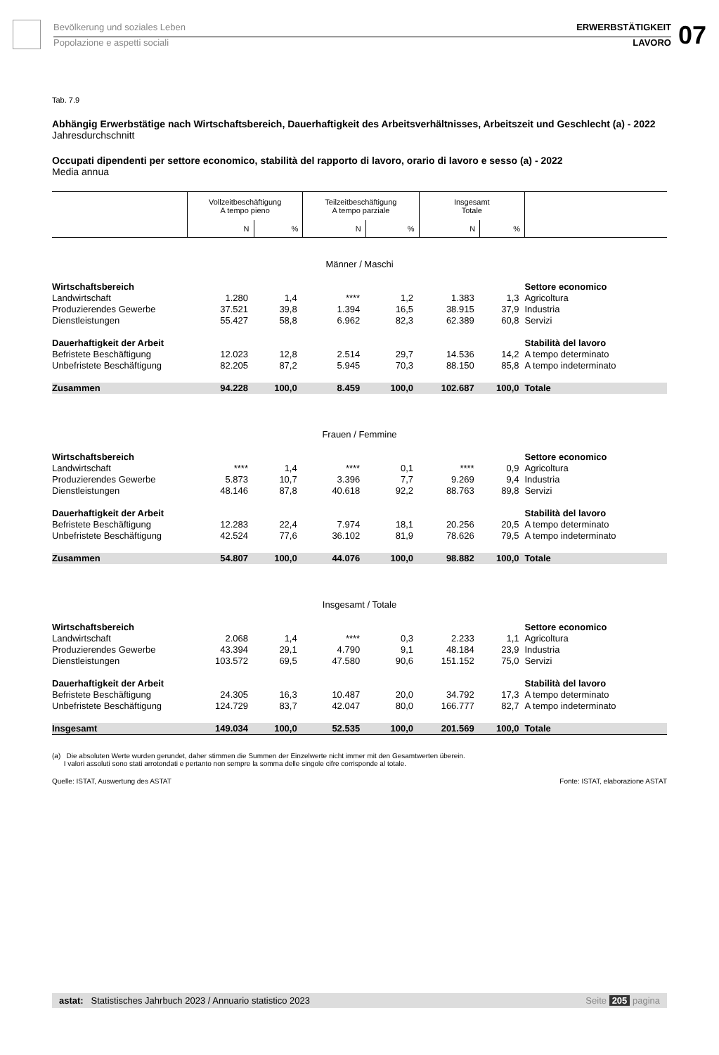Bevölkerung und soziales Leben
Popolazione e aspetti sociali
ERWERBSTÄTIGKEIT
LAVORO
07
Tab. 7.9
Abhängig Erwerbstätige nach Wirtschaftsbereich, Dauerhaftigkeit des Arbeitsverhältnisses, Arbeitszeit und Geschlecht (a) - 2022
Jahresdurchschnitt
Occupati dipendenti per settore economico, stabilità del rapporto di lavoro, orario di lavoro e sesso (a) - 2022
Media annua
| | Vollzeitbeschäftigung A tempo pieno | | Teilzeitbeschäftigung A tempo parziale | | Insgesamt Totale | | |
| --- | --- | --- | --- | --- | --- | --- | --- |
| | N | % | N | % | N | % | |
| Männer / Maschi | | | | | | | |
| Wirtschaftsbereich | | | | | | | Settore economico |
| Landwirtschaft | 1.280 | 1,4 | **** | 1,2 | 1.383 | 1,3 | Agricoltura |
| Produzierendes Gewerbe | 37.521 | 39,8 | 1.394 | 16,5 | 38.915 | 37,9 | Industria |
| Dienstleistungen | 55.427 | 58,8 | 6.962 | 82,3 | 62.389 | 60,8 | Servizi |
| Dauerhaftigkeit der Arbeit | | | | | | | Stabilità del lavoro |
| Befristete Beschäftigung | 12.023 | 12,8 | 2.514 | 29,7 | 14.536 | 14,2 | A tempo determinato |
| Unbefristete Beschäftigung | 82.205 | 87,2 | 5.945 | 70,3 | 88.150 | 85,8 | A tempo indeterminato |
| Zusammen | 94.228 | 100,0 | 8.459 | 100,0 | 102.687 | 100,0 | Totale |
| Frauen / Femmine | | | | | | | |
| Wirtschaftsbereich | | | | | | | Settore economico |
| Landwirtschaft | **** | 1,4 | **** | 0,1 | **** | 0,9 | Agricoltura |
| Produzierendes Gewerbe | 5.873 | 10,7 | 3.396 | 7,7 | 9.269 | 9,4 | Industria |
| Dienstleistungen | 48.146 | 87,8 | 40.618 | 92,2 | 88.763 | 89,8 | Servizi |
| Dauerhaftigkeit der Arbeit | | | | | | | Stabilità del lavoro |
| Befristete Beschäftigung | 12.283 | 22,4 | 7.974 | 18,1 | 20.256 | 20,5 | A tempo determinato |
| Unbefristete Beschäftigung | 42.524 | 77,6 | 36.102 | 81,9 | 78.626 | 79,5 | A tempo indeterminato |
| Zusammen | 54.807 | 100,0 | 44.076 | 100,0 | 98.882 | 100,0 | Totale |
| Insgesamt / Totale | | | | | | | |
| Wirtschaftsbereich | | | | | | | Settore economico |
| Landwirtschaft | 2.068 | 1,4 | **** | 0,3 | 2.233 | 1,1 | Agricoltura |
| Produzierendes Gewerbe | 43.394 | 29,1 | 4.790 | 9,1 | 48.184 | 23,9 | Industria |
| Dienstleistungen | 103.572 | 69,5 | 47.580 | 90,6 | 151.152 | 75,0 | Servizi |
| Dauerhaftigkeit der Arbeit | | | | | | | Stabilità del lavoro |
| Befristete Beschäftigung | 24.305 | 16,3 | 10.487 | 20,0 | 34.792 | 17,3 | A tempo determinato |
| Unbefristete Beschäftigung | 124.729 | 83,7 | 42.047 | 80,0 | 166.777 | 82,7 | A tempo indeterminato |
| Insgesamt | 149.034 | 100,0 | 52.535 | 100,0 | 201.569 | 100,0 | Totale |
(a) Die absoluten Werte wurden gerundet, daher stimmen die Summen der Einzelwerte nicht immer mit den Gesamtwerten überein.
I valori assoluti sono stati arrotondati e pertanto non sempre la somma delle singole cifre corrisponde al totale.
Quelle: ISTAT, Auswertung des ASTAT Fonte: ISTAT, elaborazione ASTAT
astat: Statistisches Jahrbuch 2023 / Annuario statistico 2023 Seite 205 pagina